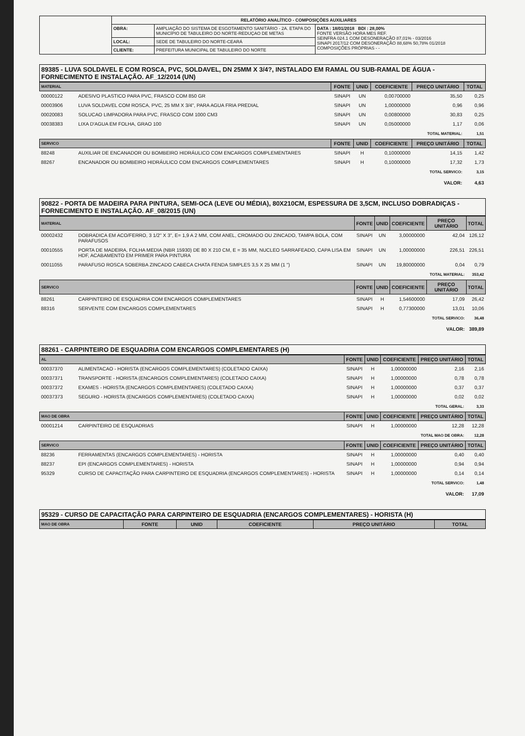| | RELATÓRIO ANALÍTICO - COMPOSIÇÕES AUXILIARES | | |
| | OBRA: | AMPLIAÇÃO DO SISTEMA DE ESGOTAMENTO SANITÁRIO - 2A. ETAPA DO MUNICÍPIO DE TABULEIRO DO NORTE-REDUÇAO DE METAS | DATA : 18/01/2018 BDI : 28,00% FONTE VERSÃO HORA MES REF. SEINFRA 024.1 COM DESONERAÇÃO 87,01% - 03/2016 SINAPI 2017/12 COM DESONERAÇÃO 88,68% 50,78% 01/2018 COMPOSIÇÕES PRÓPRIAS - - |
| | LOCAL: | SEDE DE TABULEIRO DO NORTE-CEARÁ | |
| | CLIENTE: | PREFEITURA MUNICIPAL DE TABULEIRO DO NORTE | |
89385 - LUVA SOLDAVEL E COM ROSCA, PVC, SOLDAVEL, DN 25MM X 3/4?, INSTALADO EM RAMAL OU SUB-RAMAL DE ÁGUA - FORNECIMENTO E INSTALAÇÃO. AF_12/2014 (UN)
| MATERIAL | | FONTE | UNID | COEFICIENTE | PREÇO UNITÁRIO | TOTAL |
| --- | --- | --- | --- | --- | --- | --- |
| 00000122 | ADESIVO PLASTICO PARA PVC, FRASCO COM 850 GR | SINAPI | UN | 0,00700000 | 35,50 | 0,25 |
| 00003906 | LUVA SOLDAVEL COM ROSCA, PVC, 25 MM X 3/4", PARA AGUA FRIA PREDIAL | SINAPI | UN | 1,00000000 | 0,96 | 0,96 |
| 00020083 | SOLUCAO LIMPADORA PARA PVC, FRASCO COM 1000 CM3 | SINAPI | UN | 0,00800000 | 30,83 | 0,25 |
| 00038383 | LIXA D'AGUA EM FOLHA, GRAO 100 | SINAPI | UN | 0,05000000 | 1,17 | 0,06 |
| TOTAL MATERIAL: | | | | | | 1,51 |
| SERVICO | | FONTE | UNID | COEFICIENTE | PREÇO UNITÁRIO | TOTAL |
| 88248 | AUXILIAR DE ENCANADOR OU BOMBEIRO HIDRÁULICO COM ENCARGOS COMPLEMENTARES | SINAPI | H | 0,10000000 | 14,15 | 1,42 |
| 88267 | ENCANADOR OU BOMBEIRO HIDRÁULICO COM ENCARGOS COMPLEMENTARES | SINAPI | H | 0,10000000 | 17,32 | 1,73 |
| TOTAL SERVICO: | | | | | | 3,15 |
| VALOR: | | | | | | 4,63 |
90822 - PORTA DE MADEIRA PARA PINTURA, SEMI-OCA (LEVE OU MÉDIA), 80X210CM, ESPESSURA DE 3,5CM, INCLUSO DOBRADIÇAS - FORNECIMENTO E INSTALAÇÃO. AF_08/2015 (UN)
| MATERIAL | | FONTE | UNID | COEFICIENTE | PREÇO UNITÁRIO | TOTAL |
| --- | --- | --- | --- | --- | --- | --- |
| 00002432 | DOBRADICA EM ACO/FERRO, 3 1/2" X 3", E= 1,9 A 2 MM, COM ANEL, CROMADO OU ZINCADO, TAMPA BOLA, COM PARAFUSOS | SINAPI | UN | 3,00000000 | 42,04 | 126,12 |
| 00010555 | PORTA DE MADEIRA, FOLHA MEDIA (NBR 15930) DE 80 X 210 CM, E = 35 MM, NUCLEO SARRAFEADO, CAPA LISA EM HDF, ACABAMENTO EM PRIMER PARA PINTURA | SINAPI | UN | 1,00000000 | 226,51 | 226,51 |
| 00011055 | PARAFUSO ROSCA SOBERBA ZINCADO CABECA CHATA FENDA SIMPLES 3,5 X 25 MM (1 ") | SINAPI | UN | 19,80000000 | 0,04 | 0,79 |
| TOTAL MATERIAL: | | | | | | 353,42 |
| SERVICO | | FONTE | UNID | COEFICIENTE | PREÇO UNITÁRIO | TOTAL |
| 88261 | CARPINTEIRO DE ESQUADRIA COM ENCARGOS COMPLEMENTARES | SINAPI | H | 1,54600000 | 17,09 | 26,42 |
| 88316 | SERVENTE COM ENCARGOS COMPLEMENTARES | SINAPI | H | 0,77300000 | 13,01 | 10,06 |
| TOTAL SERVICO: | | | | | | 36,48 |
| VALOR: | | | | | | 389,89 |
88261 - CARPINTEIRO DE ESQUADRIA COM ENCARGOS COMPLEMENTARES (H)
| AL | | FONTE | UNID | COEFICIENTE | PREÇO UNITÁRIO | TOTAL |
| --- | --- | --- | --- | --- | --- | --- |
| 00037370 | ALIMENTACAO - HORISTA (ENCARGOS COMPLEMENTARES) (COLETADO CAIXA) | SINAPI | H | 1,00000000 | 2,16 | 2,16 |
| 00037371 | TRANSPORTE - HORISTA (ENCARGOS COMPLEMENTARES) (COLETADO CAIXA) | SINAPI | H | 1,00000000 | 0,78 | 0,78 |
| 00037372 | EXAMES - HORISTA (ENCARGOS COMPLEMENTARES) (COLETADO CAIXA) | SINAPI | H | 1,00000000 | 0,37 | 0,37 |
| 00037373 | SEGURO - HORISTA (ENCARGOS COMPLEMENTARES) (COLETADO CAIXA) | SINAPI | H | 1,00000000 | 0,02 | 0,02 |
| TOTAL GERAL: | | | | | | 3,33 |
| MAO DE OBRA | | FONTE | UNID | COEFICIENTE | PREÇO UNITÁRIO | TOTAL |
| 00001214 | CARPINTEIRO DE ESQUADRIAS | SINAPI | H | 1,00000000 | 12,28 | 12,28 |
| TOTAL MAO DE OBRA: | | | | | | 12,28 |
| SERVICO | | FONTE | UNID | COEFICIENTE | PREÇO UNITÁRIO | TOTAL |
| 88236 | FERRAMENTAS (ENCARGOS COMPLEMENTARES) - HORISTA | SINAPI | H | 1,00000000 | 0,40 | 0,40 |
| 88237 | EPI (ENCARGOS COMPLEMENTARES) - HORISTA | SINAPI | H | 1,00000000 | 0,94 | 0,94 |
| 95329 | CURSO DE CAPACITAÇÃO PARA CARPINTEIRO DE ESQUADRIA (ENCARGOS COMPLEMENTARES) - HORISTA | SINAPI | H | 1,00000000 | 0,14 | 0,14 |
| TOTAL SERVICO: | | | | | | 1,48 |
| VALOR: | | | | | | 17,09 |
95329 - CURSO DE CAPACITAÇÃO PARA CARPINTEIRO DE ESQUADRIA (ENCARGOS COMPLEMENTARES) - HORISTA (H)
| MAO DE OBRA | FONTE | UNID | COEFICIENTE | PREÇO UNITÁRIO | TOTAL |
| --- | --- | --- | --- | --- | --- |